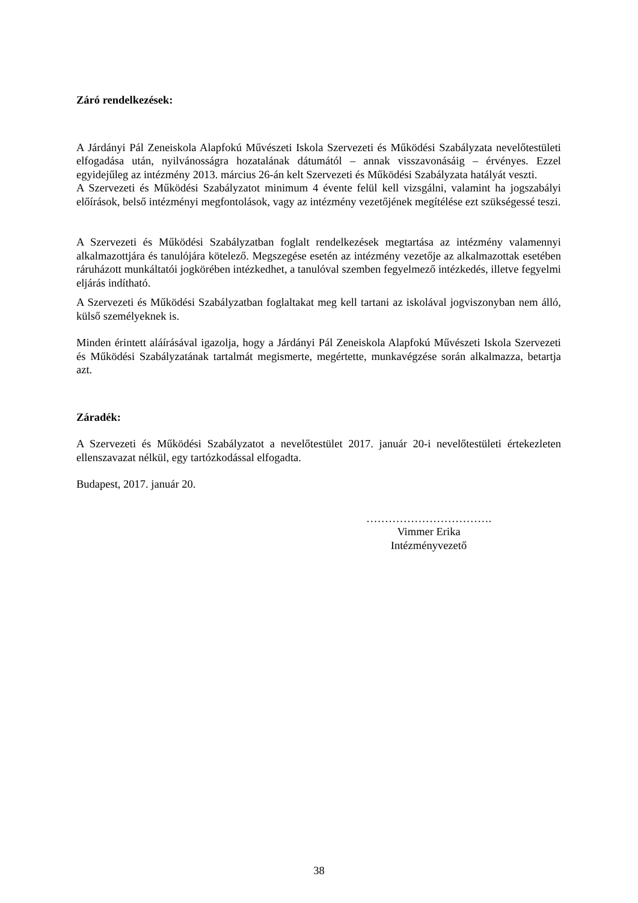Záró rendelkezések:
A Járdányi Pál Zeneiskola Alapfokú Művészeti Iskola Szervezeti és Működési Szabályzata nevelőtestületi elfogadása után, nyilvánosságra hozatalának dátumától – annak visszavonásáig – érvényes. Ezzel egyidejűleg az intézmény 2013. március 26-án kelt Szervezeti és Működési Szabályzata hatályát veszti.
A Szervezeti és Működési Szabályzatot minimum 4 évente felül kell vizsgálni, valamint ha jogszabályi előírások, belső intézményi megfontolások, vagy az intézmény vezetőjének megítélése ezt szükségessé teszi.
A Szervezeti és Működési Szabályzatban foglalt rendelkezések megtartása az intézmény valamennyi alkalmazottjára és tanulójára kötelező. Megszegése esetén az intézmény vezetője az alkalmazottak esetében ráruházott munkáltatói jogkörében intézkedhet, a tanulóval szemben fegyelmező intézkedés, illetve fegyelmi eljárás indítható.
A Szervezeti és Működési Szabályzatban foglaltakat meg kell tartani az iskolával jogviszonyban nem álló, külső személyeknek is.
Minden érintett aláírásával igazolja, hogy a Járdányi Pál Zeneiskola Alapfokú Művészeti Iskola Szervezeti és Működési Szabályzatának tartalmát megismerte, megértette, munkavégzése során alkalmazza, betartja azt.
Záradék:
A Szervezeti és Működési Szabályzatot a nevelőtestület 2017. január 20-i nevelőtestületi értekezleten ellenszavazat nélkül, egy tartózkodással elfogadta.
Budapest, 2017. január 20.
…………………………….
Vimmer Erika
Intézményvezető
38